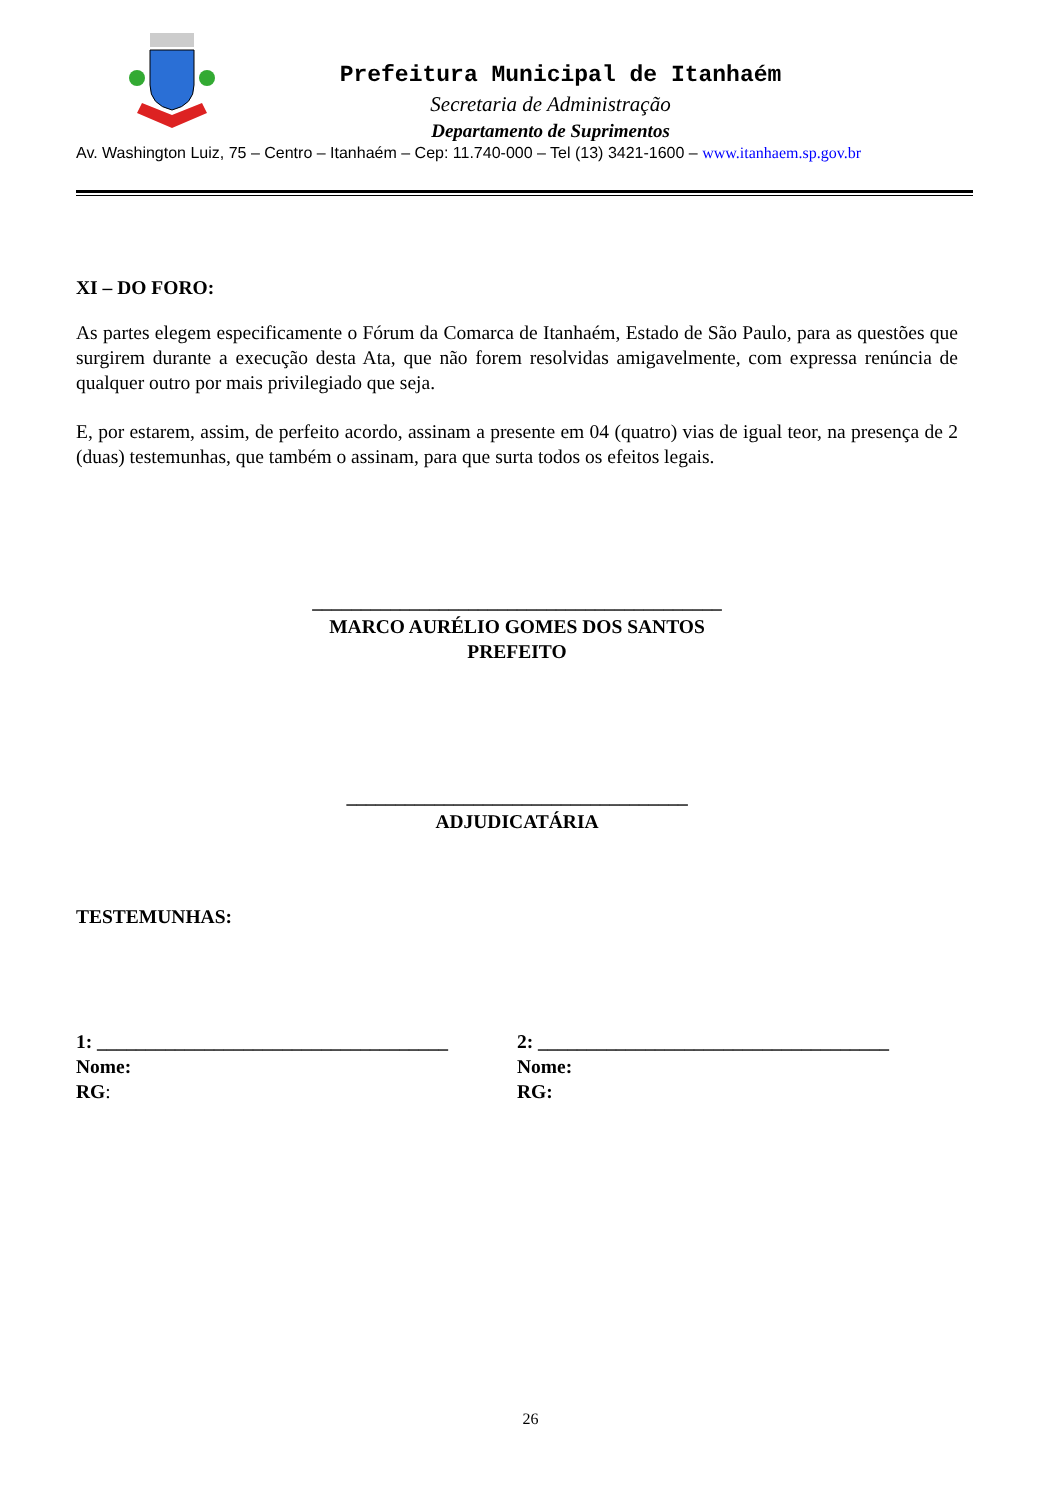Prefeitura Municipal de Itanhaém
Secretaria de Administração
Departamento de Suprimentos
Av. Washington Luiz, 75 – Centro – Itanhaém – Cep: 11.740-000 – Tel (13) 3421-1600 – www.itanhaem.sp.gov.br
XI – DO FORO:
As partes elegem especificamente o Fórum da Comarca de Itanhaém, Estado de São Paulo, para as questões que surgirem durante a execução desta Ata, que não forem resolvidas amigavelmente, com expressa renúncia de qualquer outro por mais privilegiado que seja.
E, por estarem, assim, de perfeito acordo, assinam a presente em 04 (quatro) vias de igual teor, na presença de 2 (duas) testemunhas, que também o assinam, para que surta todos os efeitos legais.
__________________________________________
MARCO AURÉLIO GOMES DOS SANTOS
PREFEITO
___________________________________
ADJUDICATÁRIA
TESTEMUNHAS:
1: ____________________________________
Nome:
RG:
2: ____________________________________
Nome:
RG:
26